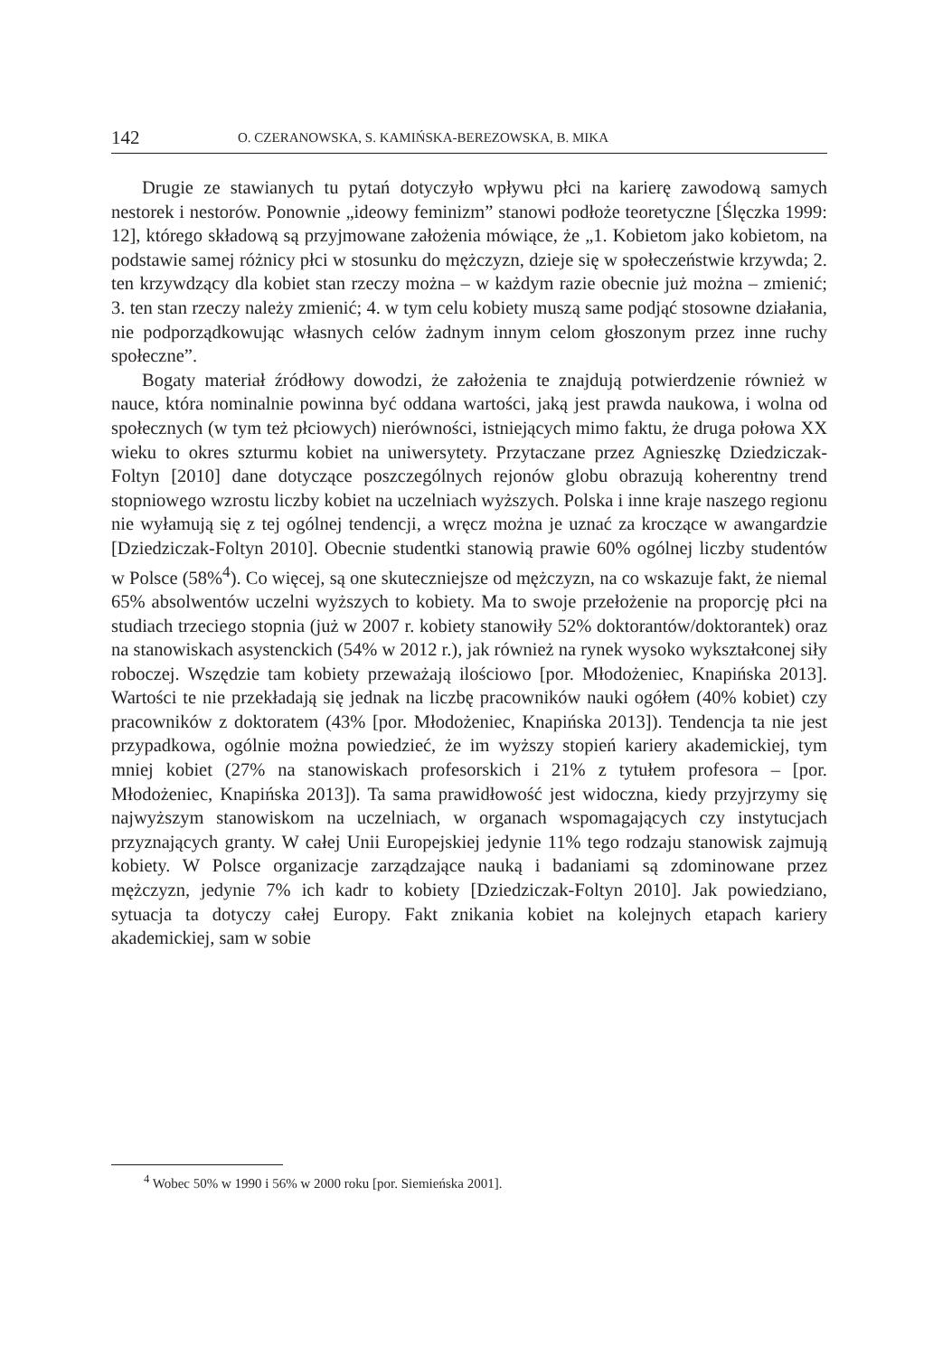142 O. CZERANOWSKA, S. KAMIŃSKA-BEREZOWSKA, B. MIKA
Drugie ze stawianych tu pytań dotyczyło wpływu płci na karierę zawodową samych nestorek i nestorów. Ponownie „ideowy feminizm” stanowi podłoże teoretyczne [Ślęczka 1999: 12], którego składową są przyjmowane założenia mówiące, że „1. Kobietom jako kobietom, na podstawie samej różnicy płci w stosunku do mężczyzn, dzieje się w społeczeństwie krzywda; 2. ten krzywdzący dla kobiet stan rzeczy można – w każdym razie obecnie już można – zmienić; 3. ten stan rzeczy należy zmienić; 4. w tym celu kobiety muszą same podjąć stosowne działania, nie podporządkowując własnych celów żadnym innym celom głoszonym przez inne ruchy społeczne”.
Bogaty materiał źródłowy dowodzi, że założenia te znajdują potwierdzenie również w nauce, która nominalnie powinna być oddana wartości, jaką jest prawda naukowa, i wolna od społecznych (w tym też płciowych) nierówności, istniejących mimo faktu, że druga połowa XX wieku to okres szturmu kobiet na uniwersytety. Przytaczane przez Agnieszkę Dziedziczak-Foltyn [2010] dane dotyczące poszczególnych rejonów globu obrazują koherentny trend stopniowego wzrostu liczby kobiet na uczelniach wyższych. Polska i inne kraje naszego regionu nie wyłamują się z tej ogólnej tendencji, a wręcz można je uznać za kroczące w awangardzie [Dziedziczak-Foltyn 2010]. Obecnie studentki stanowią prawie 60% ogólnej liczby studentów w Polsce (58%<sup>4</sup>). Co więcej, są one skuteczniejsze od mężczyzn, na co wskazuje fakt, że niemal 65% absolwentów uczelni wyższych to kobiety. Ma to swoje przełożenie na proporcję płci na studiach trzeciego stopnia (już w 2007 r. kobiety stanowiły 52% doktorantów/doktorantek) oraz na stanowiskach asystenckich (54% w 2012 r.), jak również na rynek wysoko wykształconej siły roboczej. Wszędzie tam kobiety przeważają ilościowo [por. Młodożeniec, Knapińska 2013]. Wartości te nie przekładają się jednak na liczbę pracowników nauki ogółem (40% kobiet) czy pracowników z doktoratem (43% [por. Młodożeniec, Knapińska 2013]). Tendencja ta nie jest przypadkowa, ogólnie można powiedzieć, że im wyższy stopień kariery akademickiej, tym mniej kobiet (27% na stanowiskach profesorskich i 21% z tytułem profesora – [por. Młodożeniec, Knapińska 2013]). Ta sama prawidłowość jest widoczna, kiedy przyjrzymy się najwyższym stanowiskom na uczelniach, w organach wspomagających czy instytucjach przyznających granty. W całej Unii Europejskiej jedynie 11% tego rodzaju stanowisk zajmują kobiety. W Polsce organizacje zarządzające nauką i badaniami są zdominowane przez mężczyzn, jedynie 7% ich kadr to kobiety [Dziedziczak-Foltyn 2010]. Jak powiedziano, sytuacja ta dotyczy całej Europy. Fakt znikania kobiet na kolejnych etapach kariery akademickiej, sam w sobie
<sup>4</sup> Wobec 50% w 1990 i 56% w 2000 roku [por. Siemieńska 2001].